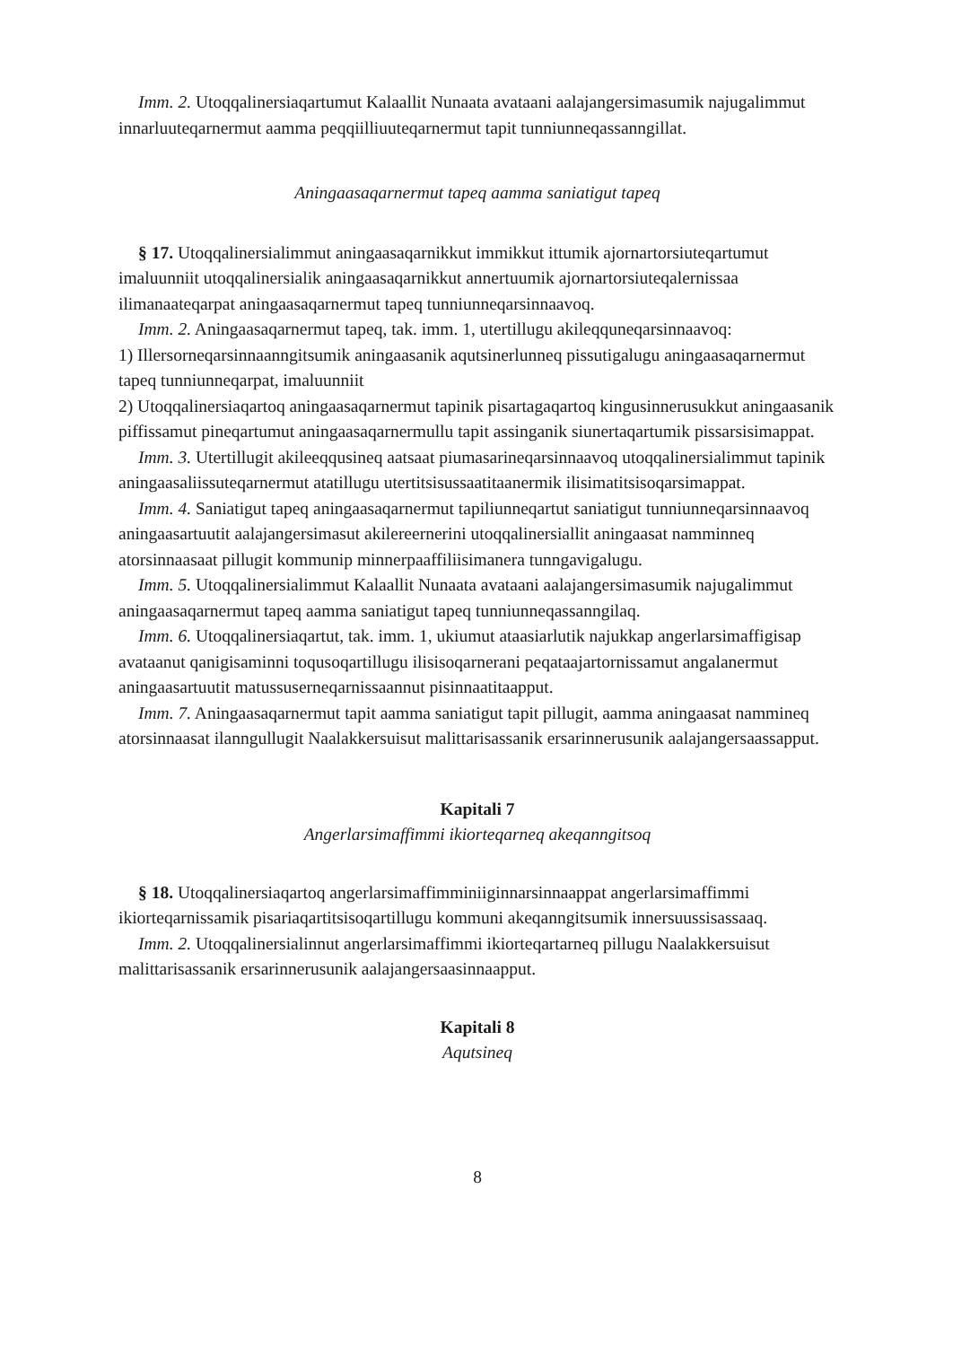Imm. 2. Utoqqalinersiaqartumut Kalaallit Nunaata avataani aalajangersimasumik najugalimmut innarluuteqarnermut aamma peqqiilliuuteqarnermut tapit tunniunneqassanngillat.
Aningaasaqarnermut tapeq aamma saniatigut tapeq
§ 17. Utoqqalinersialimmut aningaasaqarnikkut immikkut ittumik ajornartorsiuteqartumut imaluunniit utoqqalinersialik aningaasaqarnikkut annertuumik ajornartorsiuteqalernissaa ilimanaateqarpat aningaasaqarnermut tapeq tunniunneqarsinnaavoq.
Imm. 2. Aningaasaqarnermut tapeq, tak. imm. 1, utertillugu akileqquneqarsinnaavoq:
1) Illersorneqarsinnaanngitsumik aningaasanik aqutsinerlunneq pissutigalugu aningaasaqarnermut tapeq tunniunneqarpat, imaluunniit
2) Utoqqalinersiaqartoq aningaasaqarnermut tapinik pisartagaqartoq kingusinnerusukkut aningaasanik piffissamut pineqartumut aningaasaqarnermullu tapit assinganik siunertaqartumik pissarsisimappat.
Imm. 3. Utertillugit akileeqqusineq aatsaat piumasarineqarsinnaavoq utoqqalinersialimmut tapinik aningaasaliissuteqarnermut atatillugu utertitsisussaatitaanermik ilisimatitsisoqarsimappat.
Imm. 4. Saniatigut tapeq aningaasaqarnermut tapiliunneqartut saniatigut tunniunneqarsinnaavoq aningaasartuutit aalajangersimasut akilereernerini utoqqalinersiallit aningaasat namminneq atorsinnaasaat pillugit kommunip minnerpaaffiliisimanera tunngavigalugu.
Imm. 5. Utoqqalinersialimmut Kalaallit Nunaata avataani aalajangersimasumik najugalimmut aningaasaqarnermut tapeq aamma saniatigut tapeq tunniunneqassanngilaq.
Imm. 6. Utoqqalinersiaqartut, tak. imm. 1, ukiumut ataasiarlutik najukkap angerlarsimaffigisap avataanut qanigisaminni toqusoqartillugu ilisisoqarnerani peqataajartornissamut angalanermut aningaasartuutit matussuserneqarnissaannut pisinnaatitaapput.
Imm. 7. Aningaasaqarnermut tapit aamma saniatigut tapit pillugit, aamma aningaasat namminеq atorsinnaasat ilanngullugit Naalakkersuisut malittarisassanik ersarinnerusunik aalajangersaassapput.
Kapitali 7
Angerlarsimaffimmi ikiorteqarneq akeqanngitsoq
§ 18. Utoqqalinersiaqartoq angerlarsimaffimminiiginnarsinnaappat angerlarsimaffimmi ikiorteqarnissamik pisariaqartitsisoqartillugu kommuni akeqanngitsumik innersuussisassaaq.
Imm. 2. Utoqqalinersialinnut angerlarsimaffimmi ikiorteqartarneq pillugu Naalakkersuisut malittarisassanik ersarinnerusunik aalajangersaasinnaapput.
Kapitali 8
Aqutsineq
8